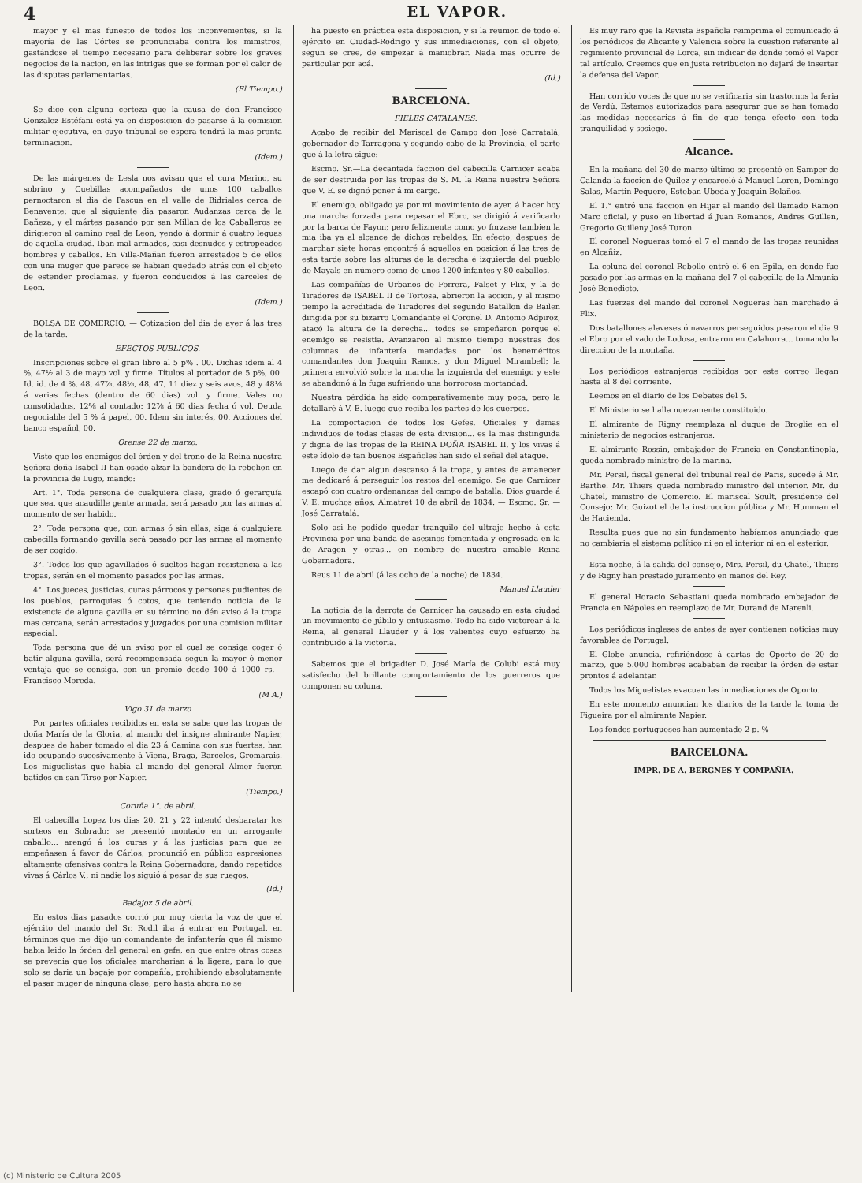4 EL VAPOR.
mayor y el mas funesto de todos los inconvenientes, si la mayoría de las Córtes se pronunciaba contra los ministros, gastándose el tiempo necesario para deliberar sobre los graves negocios de la nacion, en las intrigas que se forman por el calor de las disputas parlamentarias.
(El Tiempo.)
Se dice con alguna certeza que la causa de don Francisco Gonzalez Estéfani está ya en disposicion de pasarse á la comision militar ejecutiva, en cuyo tribunal se espera tendrá la mas pronta terminacion.
(Idem.)
De las márgenes de Lesla nos avisan que el cura Merino, su sobrino y Cuebillas acompañados de unos 100 caballos pernoctaron el dia de Pascua en el valle de Bidriales cerca de Benavente; que al siguiente dia pasaron Audanzas cerca de la Bañeza, y el mártes pasando por san Millan de los Caballeros se dirigieron al camino real de Leon, yendo á dormir á cuatro leguas de aquella ciudad. Iban mal armados, casi desnudos y estropeados hombres y caballos. En Villa-Mañan fueron arrestados 5 de ellos con una muger que parece se habian quedado atrás con el objeto de estender proclamas, y fueron conducidos á las cárceles de Leon.
(Idem.)
BOLSA DE COMERCIO. — Cotizacion del dia de ayer á las tres de la tarde.
EFECTOS PUBLICOS.
Inscripciones sobre el gran libro al 5 p% . 00. Dichas idem al 4 %, 47½ al 3 de mayo vol. y firme. Títulos al portador de 5 p%, 00. Id. id. de 4 %, 48, 47⅞, 48⅛, 48, 47, 11 diez y seis avos, 48 y 48⅛ á varias fechas (dentro de 60 dias) vol. y firme. Vales no consolidados, 12⅝ al contado: 12⅞ á 60 dias fecha ó vol. Deuda negociable del 5 % á papel, 00. Idem sin interés, 00. Acciones del banco español, 00.
Orense 22 de marzo.
Visto que los enemigos del órden y del trono de la Reina nuestra Señora doña Isabel II han osado alzar la bandera de la rebelion en la provincia de Lugo, mando:
Art. 1°. Toda persona de cualquiera clase, grado ó gerarquía que sea, que acaudille gente armada, será pasado por las armas al momento de ser habido.
2°. Toda persona que, con armas ó sin ellas, siga á cualquiera cabecilla formando gavilla será pasado por las armas al momento de ser cogido.
3°. Todos los que agavillados ó sueltos hagan resistencia á las tropas, serán en el momento pasados por las armas.
4°. Los jueces, justicias, curas párrocos y personas pudientes de los pueblos, parroquias ó cotos, que teniendo noticia de la existencia de alguna gavilla en su término no dén aviso á la tropa mas cercana, serán arrestados y juzgados por una comision militar especial.
Toda persona que dé un aviso por el cual se consiga coger ó batir alguna gavilla, será recompensada segun la mayor ó menor ventaja que se consiga, con un premio desde 100 á 1000 rs.—Francisco Moreda.
(M A.)
Vigo 31 de marzo
Por partes oficiales recibidos en esta se sabe que las tropas de doña María de la Gloria, al mando del insigne almirante Napier, despues de haber tomado el dia 23 á Camina con sus fuertes, han ido ocupando sucesivamente á Viena, Braga, Barcelos, Gromarais. Los miguelistas que habia al mando del general Almer fueron batidos en san Tirso por Napier.
(Tiempo.)
Coruña 1°. de abril.
El cabecilla Lopez los dias 20, 21 y 22 intentó desbaratar los sorteos en Sobrado: se presentó montado en un arrogante caballo... arengó á los curas y á las justicias para que se empeñasen á favor de Cárlos; pronunció en público espresiones altamente ofensivas contra la Reina Gobernadora, dando repetidos vivas á Cárlos V.; ni nadie los siguió á pesar de sus ruegos.
(Id.)
Badajoz 5 de abril.
En estos dias pasados corrió por muy cierta la voz de que el ejército del mando del Sr. Rodil iba á entrar en Portugal, en términos que me dijo un comandante de infantería que él mismo habia leido la órden del general en gefe, en que entre otras cosas se prevenia que los oficiales marcharian á la ligera, para lo que solo se daria un bagaje por compañía, prohibiendo absolutamente el pasar muger de ninguna clase; pero hasta ahora no se
ha puesto en práctica esta disposicion, y si la reunion de todo el ejército en Ciudad-Rodrigo y sus inmediaciones, con el objeto, segun se cree, de empezar á maniobrar. Nada mas ocurre de particular por acá.
(Id.)
BARCELONA.
FIELES CATALANES:
Acabo de recibir del Mariscal de Campo don José Carratalá, gobernador de Tarragona y segundo cabo de la Provincia, el parte que á la letra sigue:
Escmo. Sr.—La decantada faccion del cabecilla Carnicer acaba de ser destruida por las tropas de S. M. la Reina nuestra Señora que V. E. se dignó poner á mi cargo.
El enemigo, obligado ya por mi movimiento de ayer, á hacer hoy una marcha forzada para repasar el Ebro, se dirigió á verificarlo por la barca de Fayon; pero felizmente como yo forzase tambien la mia iba ya al alcance de dichos rebeldes. En efecto, despues de marchar siete horas encontré á aquellos en posicion á las tres de esta tarde sobre las alturas de la derecha é izquierda del pueblo de Mayals en número como de unos 1200 infantes y 80 caballos.
Las compañías de Urbanos de Forrera, Falset y Flix, y la de Tiradores de ISABEL II de Tortosa, abrieron la accion, y al mismo tiempo la acreditada de Tiradores del segundo Batallon de Bailen dirigida por su bizarro Comandante el Coronel D. Antonio Adpiroz, atacó la altura de la derecha... todos se empeñaron porque el enemigo se resistia. Avanzaron al mismo tiempo nuestras dos columnas de infantería mandadas por los beneméritos comandantes don Joaquin Ramos, y don Miguel Mirambell; la primera envolvió sobre la marcha la izquierda del enemigo y este se abandonó á la fuga sufriendo una horrorosa mortandad.
Nuestra pérdida ha sido comparativamente muy poca, pero la detallaré á V. E. luego que reciba los partes de los cuerpos.
La comportacion de todos los Gefes, Oficiales y demas individuos de todas clases de esta division... es la mas distinguida y digna de las tropas de la REINA DOÑA ISABEL II, y los vivas á este ídolo de tan buenos Españoles han sido el señal del ataque.
Luego de dar algun descanso á la tropa, y antes de amanecer me dedicaré á perseguir los restos del enemigo. Se que Carnicer escapó con cuatro ordenanzas del campo de batalla. Dios guarde á V. E. muchos años. Almatret 10 de abril de 1834. — Escmo. Sr. —José Carratalá.
Solo asi he podido quedar tranquilo del ultraje hecho á esta Provincia por una banda de asesinos fomentada y engrosada en la de Aragon y otras... en nombre de nuestra amable Reina Gobernadora.
Reus 11 de abril (á las ocho de la noche) de 1834.
Manuel Llauder
La noticia de la derrota de Carnicer ha causado en esta ciudad un movimiento de júbilo y entusiasmo. Todo ha sido victorear á la Reina, al general Llauder y á los valientes cuyo esfuerzo ha contribuido á la victoria.
Sabemos que el brigadier D. José María de Colubi está muy satisfecho del brillante comportamiento de los guerreros que componen su coluna.
Es muy raro que la Revista Española reimprima el comunicado á los periódicos de Alicante y Valencia sobre la cuestion referente al regimiento provincial de Lorca, sin indicar de donde tomó el Vapor tal artículo. Creemos que en justa retribucion no dejará de insertar la defensa del Vapor.
Han corrido voces de que no se verificaria sin trastornos la feria de Verdú. Estamos autorizados para asegurar que se han tomado las medidas necesarias á fin de que tenga efecto con toda tranquilidad y sosiego.
Alcance.
En la mañana del 30 de marzo último se presentó en Samper de Calanda la faccion de Quilez y encarceló á Manuel Loren, Domingo Salas, Martin Pequero, Esteban Ubeda y Joaquin Bolaños.
El 1.° entró una faccion en Hijar al mando del llamado Ramon Marc oficial, y puso en libertad á Juan Romanos, Andres Guillen, Gregorio Guilleny José Turon.
El coronel Nogueras tomó el 7 el mando de las tropas reunidas en Alcañiz.
La coluna del coronel Rebollo entró el 6 en Epila, en donde fue pasado por las armas en la mañana del 7 el cabecilla de la Almunia José Benedicto.
Las fuerzas del mando del coronel Nogueras han marchado á Flix.
Dos batallones alaveses ó navarros perseguidos pasaron el dia 9 el Ebro por el vado de Lodosa, entraron en Calahorra... tomando la direccion de la montaña.
Los periódicos estranjeros recibidos por este correo llegan hasta el 8 del corriente.
Leemos en el diario de los Debates del 5.
El Ministerio se halla nuevamente constituido.
El almirante de Rigny reemplaza al duque de Broglie en el ministerio de negocios estranjeros.
El almirante Rossin, embajador de Francia en Constantinopla, queda nombrado ministro de la marina.
Mr. Persil, fiscal general del tribunal real de Paris, sucede á Mr. Barthe. Mr. Thiers queda nombrado ministro del interior. Mr. du Chatel, ministro de Comercio. El mariscal Soult, presidente del Consejo; Mr. Guizot el de la instruccion pública y Mr. Humman el de Hacienda.
Resulta pues que no sin fundamento habíamos anunciado que no cambiaria el sistema político ni en el interior ni en el esterior.
Esta noche, á la salida del consejo, Mrs. Persil, du Chatel, Thiers y de Rigny han prestado juramento en manos del Rey.
El general Horacio Sebastiani queda nombrado embajador de Francia en Nápoles en reemplazo de Mr. Durand de Marenli.
Los periódicos ingleses de antes de ayer contienen noticias muy favorables de Portugal.
El Globe anuncia, refiriéndose á cartas de Oporto de 20 de marzo, que 5.000 hombres acababan de recibir la órden de estar prontos á adelantar.
Todos los Miguelistas evacuan las inmediaciones de Oporto.
En este momento anuncian los diarios de la tarde la toma de Figueira por el almirante Napier.
Los fondos portugueses han aumentado 2 p. %
BARCELONA.
IMPR. DE A. BERGNES Y COMPAÑIA.
(c) Ministerio de Cultura 2005